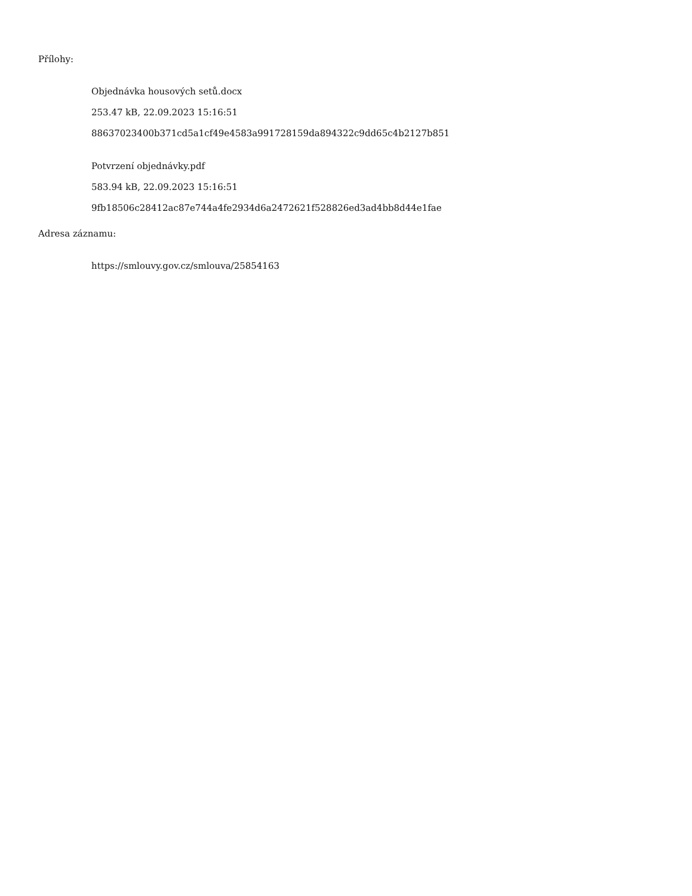Přílohy:
Objednávka housových setů.docx
253.47 kB, 22.09.2023 15:16:51
88637023400b371cd5a1cf49e4583a991728159da894322c9dd65c4b2127b851
Potvrzení objednávky.pdf
583.94 kB, 22.09.2023 15:16:51
9fb18506c28412ac87e744a4fe2934d6a2472621f528826ed3ad4bb8d44e1fae
Adresa záznamu:
https://smlouvy.gov.cz/smlouva/25854163